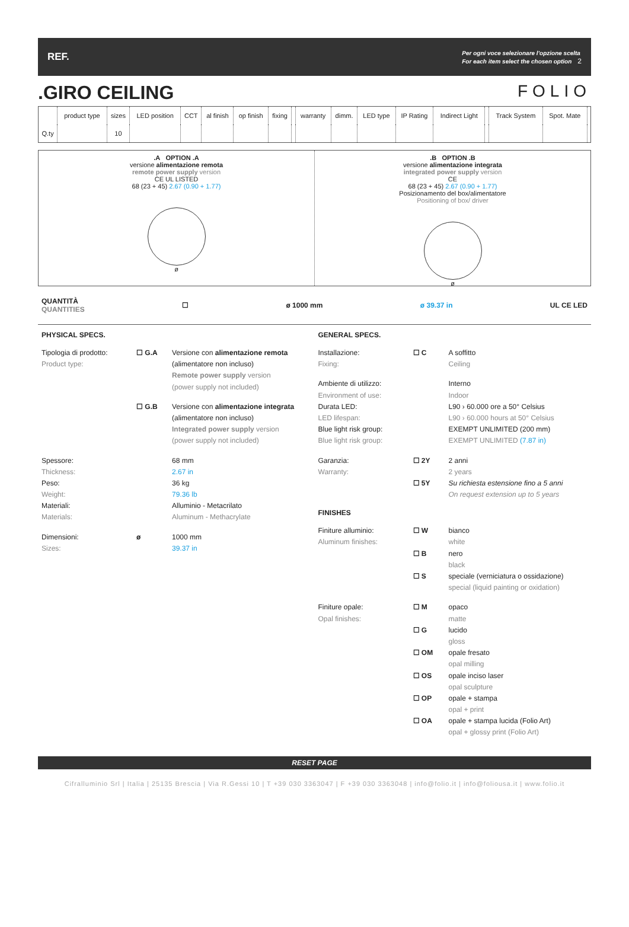REF. Per ogni voce selezionare l'opzione scelta
For each item select the chosen option 2
.GIRO CEILING FOLIO
| | product type | sizes | LED position | CCT | al finish | op finish | fixing | | warranty | dimm. | LED type | IP Rating | Indirect Light | | Track System | Spot. Mate | |
| --- | --- | --- | --- | --- | --- | --- | --- | --- | --- | --- | --- | --- | --- | --- | --- | --- | --- |
| Q.ty | | 10 | | | | | | | | | | | | | | | |
.A OPTION .A
versione alimentazione remota
remote power supply version
CE UL LISTED
68 (23 + 45) 2.67 (0.90 + 1.77)
ø
.B OPTION .B
versione alimentazione integrata
integrated power supply version
CE
68 (23 + 45) 2.67 (0.90 + 1.77)
Posizionamento del box/alimentatore
Positioning of box/ driver
ø
QUANTITÀ
QUANTITIES ☐ ø 1000 mm ø 39.37 in UL CE LED
PHYSICAL SPECS.
Tipologia di prodotto:
Product type:
☐ G.A Versione con alimentazione remota
(alimentatore non incluso)
Remote power supply version
(power supply not included)
☐ G.B Versione con alimentazione integrata
(alimentatore non incluso)
Integrated power supply version
(power supply not included)
Spessore:
Thickness:
Peso:
Weight:
Materiali:
Materials:
68 mm
2.67 in
36 kg
79.36 lb
Alluminio - Metacrilato
Aluminum - Methacrylate
Dimensioni:
Sizes:
ø 1000 mm
39.37 in
GENERAL SPECS.
Installazione:
Fixing:
☐ C A soffitto
Ceiling
Ambiente di utilizzo:
Environment of use:
Durata LED:
LED lifespan:
Blue light risk group:
Blue light risk group:
Interno
Indoor
L90 › 60.000 ore a 50° Celsius
L90 › 60.000 hours at 50° Celsius
EXEMPT UNLIMITED (200 mm)
EXEMPT UNLIMITED (7.87 in)
Garanzia:
Warranty:
☐ 2Y
☐ 5Y
2 anni
2 years
Su richiesta estensione fino a 5 anni
On request extension up to 5 years
FINISHES
Finiture alluminio:
Aluminum finishes:
☐ W
☐ B
☐ S
bianco
white
nero
black
speciale (verniciatura o ossidazione)
special (liquid painting or oxidation)
Finiture opale:
Opal finishes:
☐ M
☐ G
☐ OM
☐ OS
☐ OP
☐ OA
opaco
matte
lucido
gloss
opale fresato
opal milling
opale inciso laser
opal sculpture
opale + stampa
opal + print
opale + stampa lucida (Folio Art)
opal + glossy print (Folio Art)
RESET PAGE
Cifralluminio Srl | Italia | 25135 Brescia | Via R.Gessi 10 | T +39 030 3363047 | F +39 030 3363048 | info@folio.it | info@foliousa.it | www.folio.it